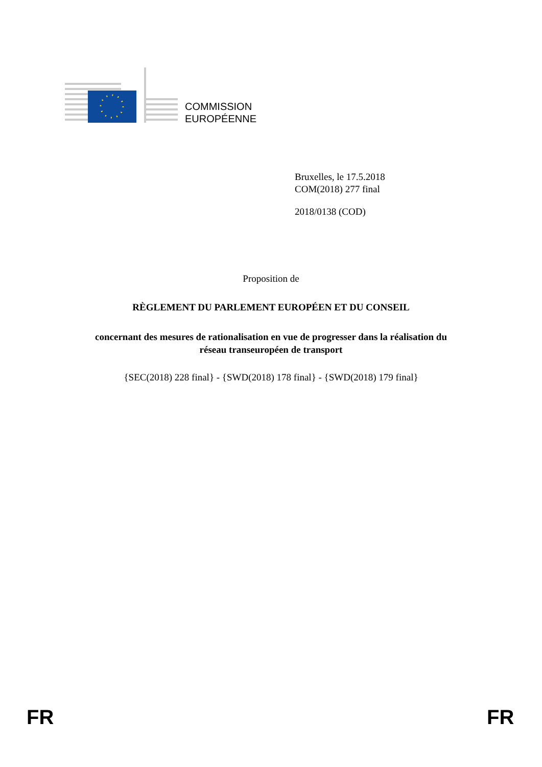COMMISSION
EUROPÉENNE
Bruxelles, le 17.5.2018
COM(2018) 277 final
2018/0138 (COD)
Proposition de
RÈGLEMENT DU PARLEMENT EUROPÉEN ET DU CONSEIL
concernant des mesures de rationalisation en vue de progresser dans la réalisation du
réseau transeuropéen de transport
{SEC(2018) 228 final} - {SWD(2018) 178 final} - {SWD(2018) 179 final}
FR FR